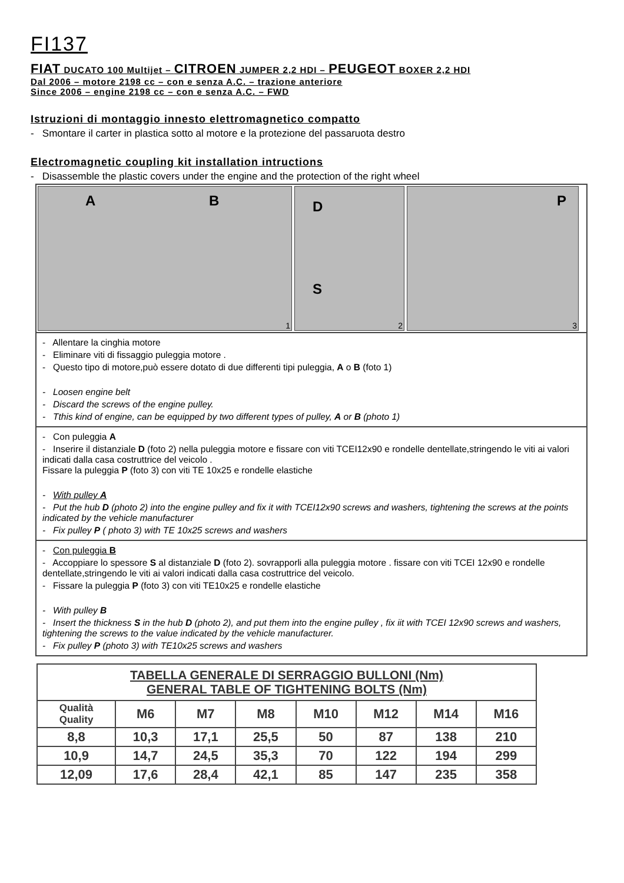FI137
FIAT DUCATO 100 Multijet – CITROEN JUMPER 2,2 HDI – PEUGEOT BOXER 2,2 HDI
Dal 2006 – motore 2198 cc – con e senza A.C. – trazione anteriore
Since 2006 – engine 2198 cc – con e senza A.C. – FWD
Istruzioni di montaggio innesto elettromagnetico compatto
- Smontare il carter in plastica sotto al motore e la protezione del passaruota destro
Electromagnetic coupling kit installation intructions
- Disassemble the plastic covers under the engine and the protection of the right wheel
A B
1
D
S
2
P
3
- Allentare la cinghia motore
- Eliminare viti di fissaggio puleggia motore .
- Questo tipo di motore,può essere dotato di due differenti tipi puleggia, A o B (foto 1)
- Loosen engine belt
- Discard the screws of the engine pulley.
- Tthis kind of engine, can be equipped by two different types of pulley, A or B (photo 1)
- Con puleggia A
- Inserire il distanziale D (foto 2) nella puleggia motore e fissare con viti TCEI12x90 e rondelle dentellate,stringendo le viti ai valori indicati dalla casa costruttrice del veicolo .
Fissare la puleggia P (foto 3) con viti TE 10x25 e rondelle elastiche
- With pulley A
- Put the hub D (photo 2) into the engine pulley and fix it with TCEI12x90 screws and washers, tightening the screws at the points indicated by the vehicle manufacturer
- Fix pulley P ( photo 3) with TE 10x25 screws and washers
- Con puleggia B
- Accoppiare lo spessore S al distanziale D (foto 2). sovrapporli alla puleggia motore . fissare con viti TCEI 12x90 e rondelle dentellate,stringendo le viti ai valori indicati dalla casa costruttrice del veicolo.
- Fissare la puleggia P (foto 3) con viti TE10x25 e rondelle elastiche
- With pulley B
- Insert the thickness S in the hub D (photo 2), and put them into the engine pulley , fix iit with TCEI 12x90 screws and washers, tightening the screws to the value indicated by the vehicle manufacturer.
- Fix pulley P (photo 3) with TE10x25 screws and washers
| TABELLA GENERALE DI SERRAGGIO BULLONI (Nm) GENERAL TABLE OF TIGHTENING BOLTS (Nm) | | | | | | | |
| --- | --- | --- | --- | --- | --- | --- | --- |
| Qualità Quality | M6 | M7 | M8 | M10 | M12 | M14 | M16 |
| 8,8 | 10,3 | 17,1 | 25,5 | 50 | 87 | 138 | 210 |
| 10,9 | 14,7 | 24,5 | 35,3 | 70 | 122 | 194 | 299 |
| 12,09 | 17,6 | 28,4 | 42,1 | 85 | 147 | 235 | 358 |